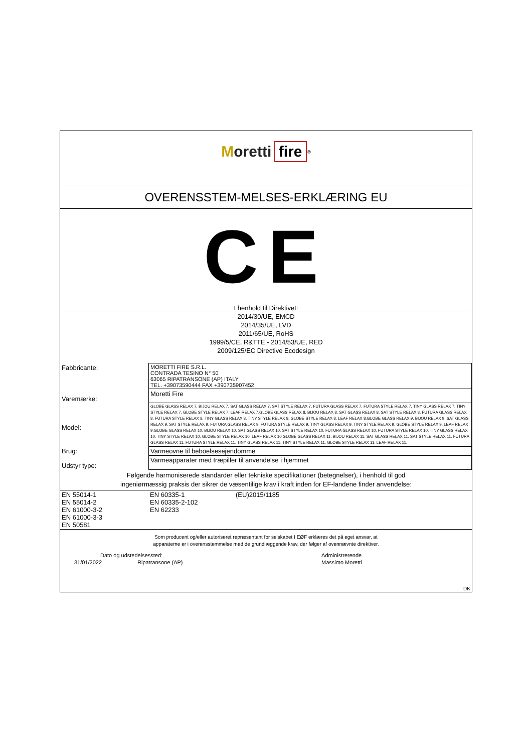Moretti fire<sup>®</sup>
OVERENSSTEM-MELSES-ERKLÆRING EU
CE
I henhold til Direktivet:
2014/30/UE, EMCD
2014/35/UE, LVD
2011/65/UE, RoHS
1999/5/CE, R&TTE - 2014/53/UE, RED
2009/125/EC Directive Ecodesign
| Fabbricante: | MORETTI FIRE S.R.L. CONTRADA TESINO N° 50 63065 RIPATRANSONE (AP) ITALY TEL. +39073590444 FAX +390735907452 |
| Varemærke: | Moretti Fire |
| Model: | GLOBE GLASS RELAX 7, BIJOU RELAX 7, SAT GLASS RELAX 7, SAT STYLE RELAX 7, FUTURA GLASS RELAX 7, FUTURA STYLE RELAX 7, TINY GLASS RELAX 7, TINY STYLE RELAX 7, GLOBE STYLE RELAX 7, LEAF RELAX 7,GLOBE GLASS RELAX 8, BIJOU RELAX 8, SAT GLASS RELAX 8, SAT STYLE RELAX 8, FUTURA GLASS RELAX 8, FUTURA STYLE RELAX 8, TINY GLASS RELAX 8, TINY STYLE RELAX 8, GLOBE STYLE RELAX 8, LEAF RELAX 8,GLOBE GLASS RELAX 9, BIJOU RELAX 9, SAT GLASS RELAX 9, SAT STYLE RELAX 9, FUTURA GLASS RELAX 9, FUTURA STYLE RELAX 9, TINY GLASS RELAX 9, TINY STYLE RELAX 9, GLOBE STYLE RELAX 9, LEAF RELAX 9,GLOBE GLASS RELAX 10, BIJOU RELAX 10, SAT GLASS RELAX 10, SAT STYLE RELAX 10, FUTURA GLASS RELAX 10, FUTURA STYLE RELAX 10, TINY GLASS RELAX 10, TINY STYLE RELAX 10, GLOBE STYLE RELAX 10, LEAF RELAX 10,GLOBE GLASS RELAX 11, BIJOU RELAX 11, SAT GLASS RELAX 11, SAT STYLE RELAX 11, FUTURA GLASS RELAX 11, FUTURA STYLE RELAX 11, TINY GLASS RELAX 11, TINY STYLE RELAX 11, GLOBE STYLE RELAX 11, LEAF RELAX 11. |
| Brug: | Varmeovne til beboelsesejendomme |
| Udstyr type: | Varmeapparater med træpiller til anvendelse i hjemmet |
Følgende harmoniserede standarder eller tekniske specifikationer (betegnelser), i henhold til god
ingeniørmæssig praksis der sikrer de væsentilige krav i kraft inden for EF-landene finder anvendelse:
| EN 55014-1 EN 55014-2 EN 61000-3-2 EN 61000-3-3 EN 50581 | EN 60335-1 EN 60335-2-102 EN 62233 | (EU)2015/1185 |
Som producent og/eller autoriseret repræsentant for selskabet I EØF erklæres det på eget ansvar, at
apparaterne er i overensstemmelse med de grundlæggende krav, der følger af ovennævnte direktiver.
| Dato og udstedelsessted: | | Administrerende |
| 31/01/2022 | Ripatransone (AP) | Massimo Moretti |
| DK | | |